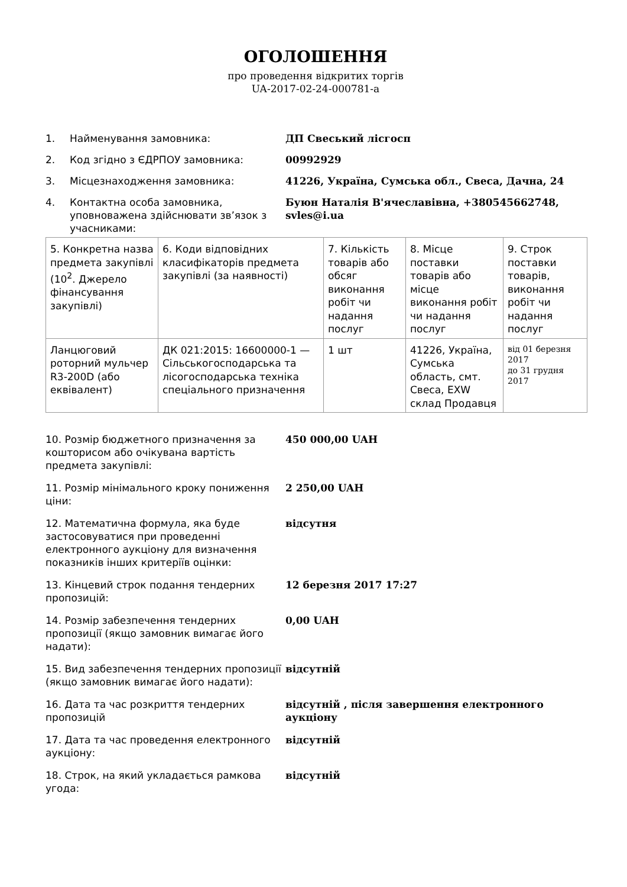ОГОЛОШЕННЯ
про проведення відкритих торгів
UA-2017-02-24-000781-a
1. Найменування замовника: ДП Свеський лісгосп
2. Код згідно з ЄДРПОУ замовника: 00992929
3. Місцезнаходження замовника: 41226, Україна, Сумська обл., Свеса, Дачна, 24
4. Контактна особа замовника, уповноважена здійснювати зв’язок з учасниками:
Буюн Наталія В'ячеславівна, +380545662748, svles@i.ua
| 5. Конкретна назва предмета закупівлі (10<sup>2</sup>. Джерело фінансування закупівлі) | 6. Коди відповідних класифікаторів предмета закупівлі (за наявності) | 7. Кількість товарів або обсяг виконання робіт чи надання послуг | 8. Місце поставки товарів або місце виконання робіт чи надання послуг | 9. Строк поставки товарів, виконання робіт чи надання послуг |
| Ланцюговий роторний мульчер R3-200D (або еквівалент) | ДК 021:2015: 16600000-1 — Сільськогосподарська та лісогосподарська техніка спеціального призначення | 1 шт | 41226, Україна, Сумська область, смт. Свеса, EXW склад Продавця | від 01 березня 2017 до 31 грудня 2017 |
10. Розмір бюджетного призначення за кошторисом або очікувана вартість предмета закупівлі:
450 000,00 UAH
11. Розмір мінімального кроку пониження ціни:
2 250,00 UAH
12. Математична формула, яка буде застосовуватися при проведенні електронного аукціону для визначення показників інших критеріїв оцінки:
відсутня
13. Кінцевий строк подання тендерних пропозицій:
12 березня 2017 17:27
14. Розмір забезпечення тендерних пропозиції (якщо замовник вимагає його надати):
0,00 UAH
15. Вид забезпечення тендерних пропозиції (якщо замовник вимагає його надати):
відсутній
16. Дата та час розкриття тендерних пропозицій
відсутній , після завершення електронного аукціону
17. Дата та час проведення електронного аукціону:
відсутній
18. Строк, на який укладається рамкова угода:
відсутній